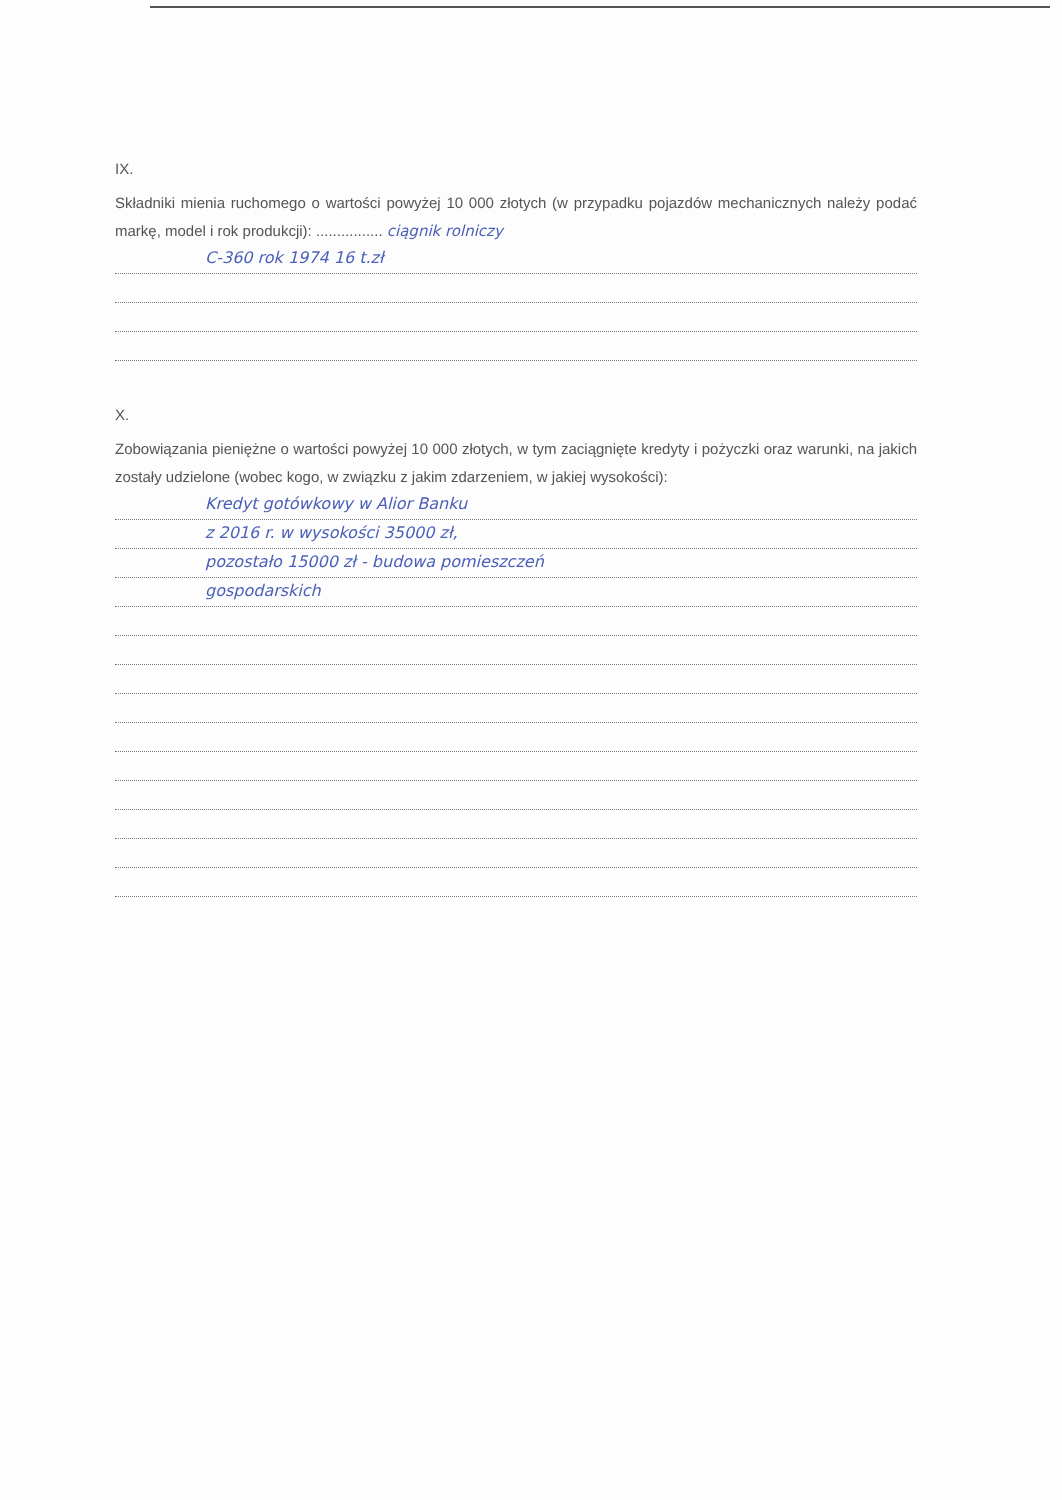IX.
Składniki mienia ruchomego o wartości powyżej 10 000 złotych (w przypadku pojazdów mechanicznych należy podać markę, model i rok produkcji): ................ ciągnik rolniczy
C-360 rok 1974 16 t.zł
X.
Zobowiązania pieniężne o wartości powyżej 10 000 złotych, w tym zaciągnięte kredyty i pożyczki oraz warunki, na jakich zostały udzielone (wobec kogo, w związku z jakim zdarzeniem, w jakiej wysokości):
Kredyt gotówkowy w Alior Banku
z 2016 r. w wysokości 35000 zł,
pozostało 15000 zł - budowa pomieszczeń
gospodarskich